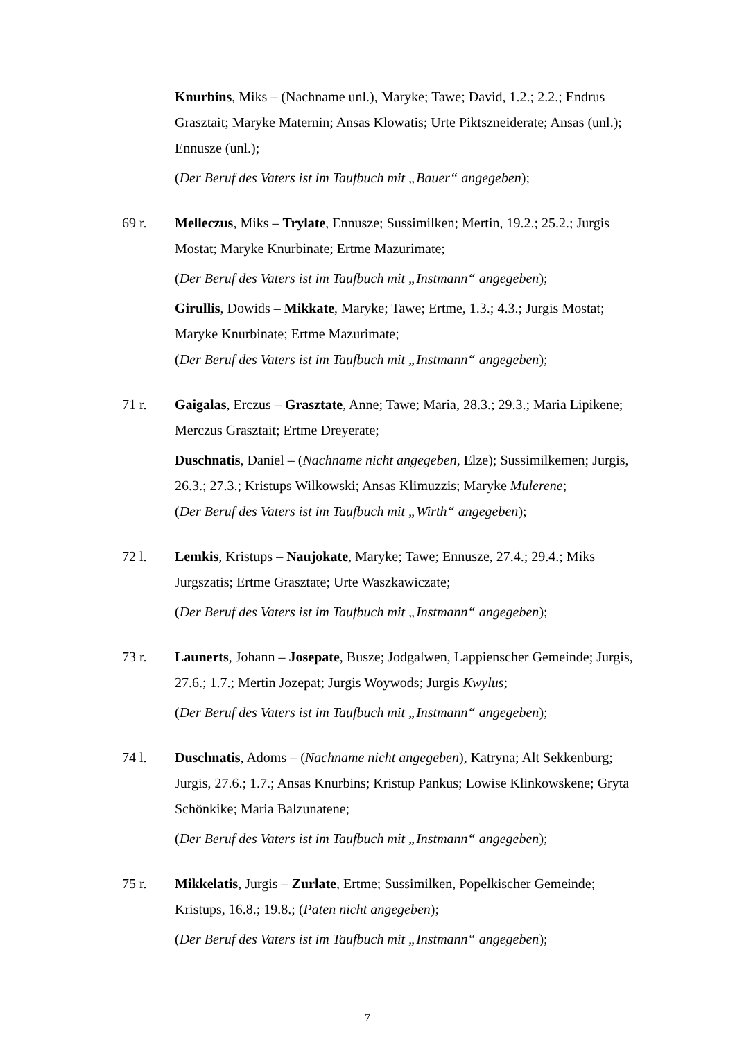Knurbins, Miks – (Nachname unl.), Maryke; Tawe; David, 1.2.; 2.2.; Endrus Grasztait; Maryke Maternin; Ansas Klowatis; Urte Piktszneiderate; Ansas (unl.); Ennusze (unl.);
(Der Beruf des Vaters ist im Taufbuch mit „Bauer“ angegeben);
69 r. Melleczus, Miks – Trylate, Ennusze; Sussimilken; Mertin, 19.2.; 25.2.; Jurgis Mostat; Maryke Knurbinate; Ertme Mazurimate;
(Der Beruf des Vaters ist im Taufbuch mit „Instmann“ angegeben);
Girullis, Dowids – Mikkate, Maryke; Tawe; Ertme, 1.3.; 4.3.; Jurgis Mostat; Maryke Knurbinate; Ertme Mazurimate;
(Der Beruf des Vaters ist im Taufbuch mit „Instmann“ angegeben);
71 r. Gaigalas, Erczus – Grasztate, Anne; Tawe; Maria, 28.3.; 29.3.; Maria Lipikene; Merczus Grasztait; Ertme Dreyerate;
Duschnatis, Daniel – (Nachname nicht angegeben, Elze); Sussimilkemen; Jurgis, 26.3.; 27.3.; Kristups Wilkowski; Ansas Klimuzzis; Maryke Mulerene;
(Der Beruf des Vaters ist im Taufbuch mit „Wirth“ angegeben);
72 l. Lemkis, Kristups – Naujokate, Maryke; Tawe; Ennusze, 27.4.; 29.4.; Miks Jurgszatis; Ertme Grasztate; Urte Waszkawiczate;
(Der Beruf des Vaters ist im Taufbuch mit „Instmann“ angegeben);
73 r. Launerts, Johann – Josepate, Busze; Jodgalwen, Lappienscher Gemeinde; Jurgis, 27.6.; 1.7.; Mertin Jozepat; Jurgis Woywods; Jurgis Kwylus;
(Der Beruf des Vaters ist im Taufbuch mit „Instmann“ angegeben);
74 l. Duschnatis, Adoms – (Nachname nicht angegeben), Katryna; Alt Sekkenburg; Jurgis, 27.6.; 1.7.; Ansas Knurbins; Kristup Pankus; Lowise Klinkowskene; Gryta Schönkike; Maria Balzunatene;
(Der Beruf des Vaters ist im Taufbuch mit „Instmann“ angegeben);
75 r. Mikkelatis, Jurgis – Zurlate, Ertme; Sussimilken, Popelkischer Gemeinde; Kristups, 16.8.; 19.8.; (Paten nicht angegeben);
(Der Beruf des Vaters ist im Taufbuch mit „Instmann“ angegeben);
7